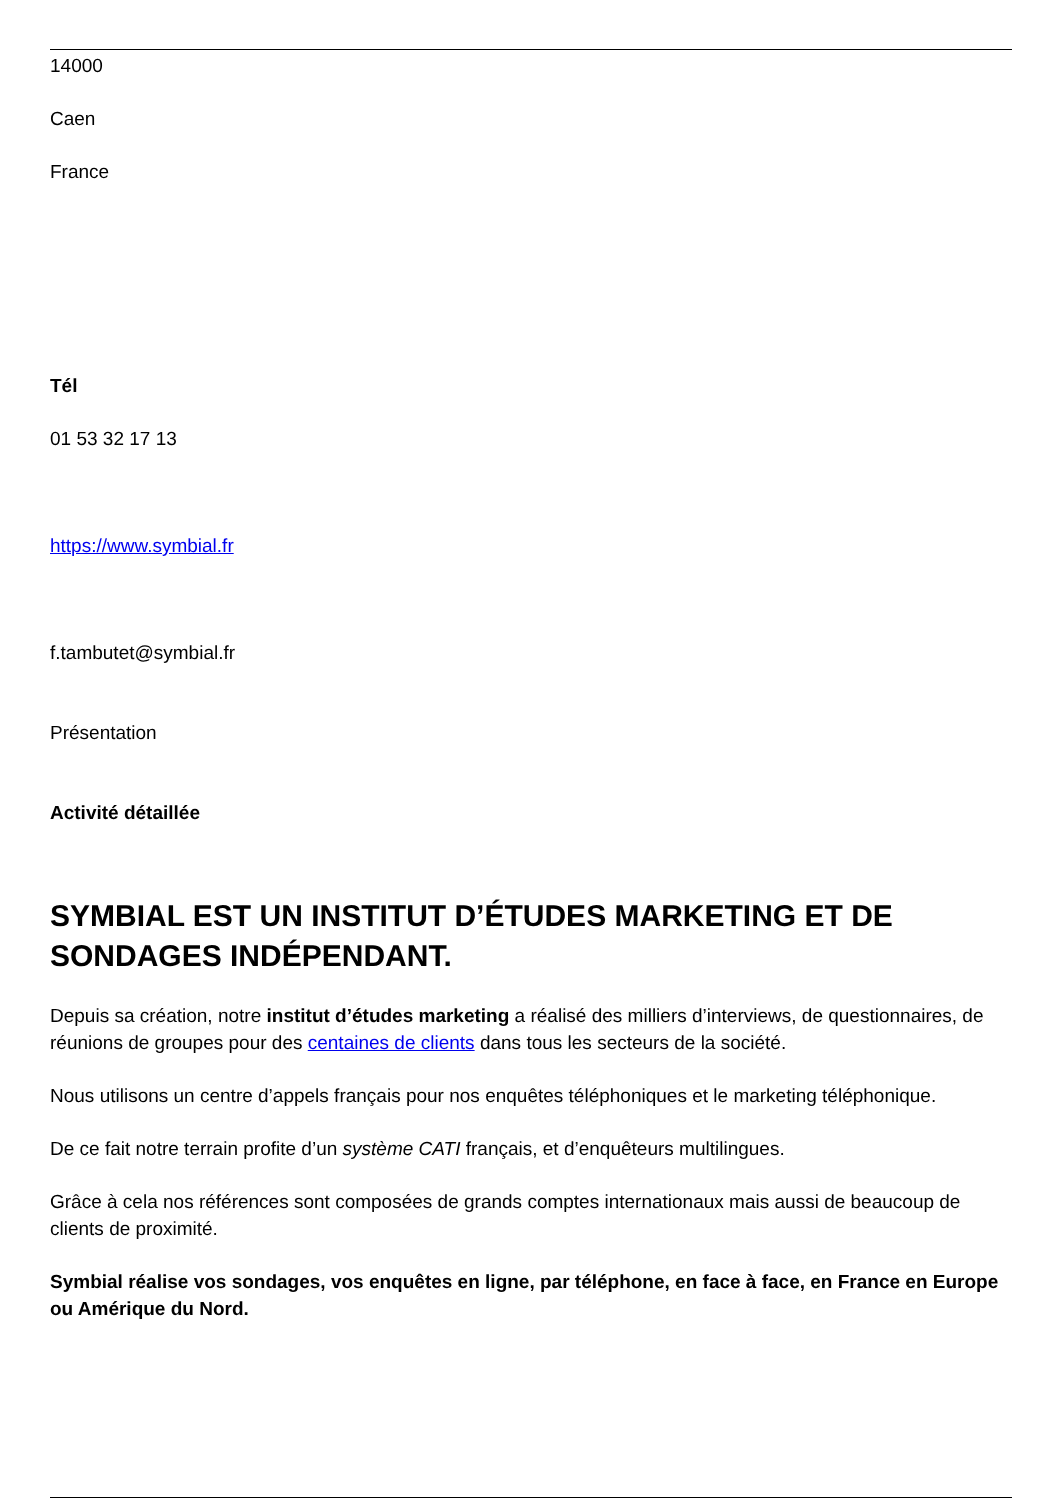14000
Caen
France
Tél
01 53 32 17 13
https://www.symbial.fr
f.tambutet@symbial.fr
Présentation
Activité détaillée
SYMBIAL EST UN INSTITUT D’ÉTUDES MARKETING ET DE SONDAGES INDÉPENDANT.
Depuis sa création, notre institut d’études marketing a réalisé des milliers d’interviews, de questionnaires, de réunions de groupes pour des centaines de clients dans tous les secteurs de la société.
Nous utilisons un centre d’appels français pour nos enquêtes téléphoniques et le marketing téléphonique.
De ce fait notre terrain profite d’un système CATI français, et d’enquêteurs multilingues.
Grâce à cela nos références sont composées de grands comptes internationaux mais aussi de beaucoup de clients de proximité.
Symbial réalise vos sondages, vos enquêtes en ligne, par téléphone, en face à face, en France en Europe ou Amérique du Nord.